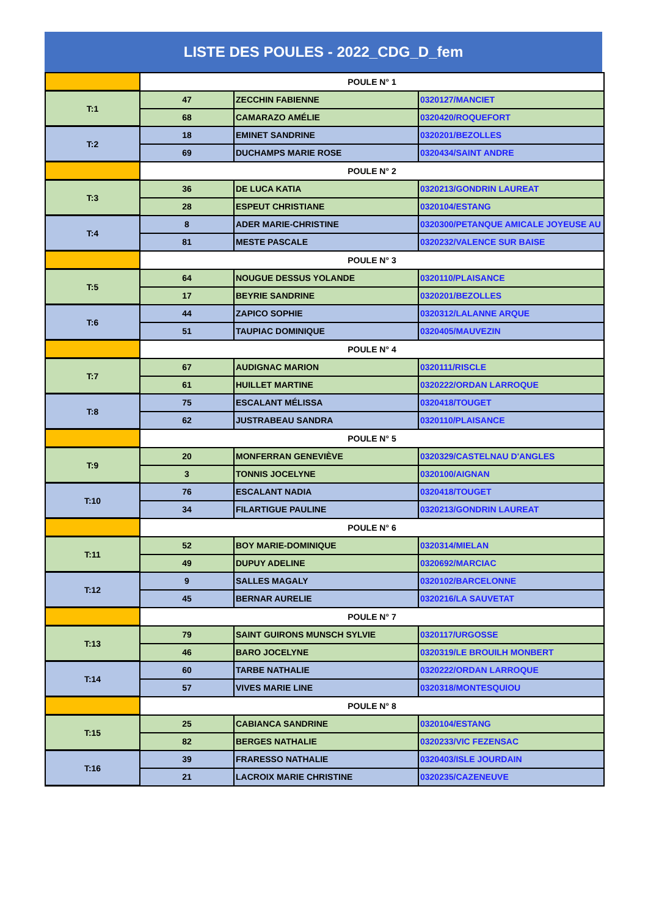LISTE DES POULES - 2022_CDG_D_fem
| | POULE N° 1 | | |
| T:1 | 47 | ZECCHIN FABIENNE | 0320127/MANCIET |
| | 68 | CAMARAZO AMÉLIE | 0320420/ROQUEFORT |
| T:2 | 18 | EMINET SANDRINE | 0320201/BEZOLLES |
| | 69 | DUCHAMPS MARIE ROSE | 0320434/SAINT ANDRE |
| | POULE N° 2 | | |
| T:3 | 36 | DE LUCA KATIA | 0320213/GONDRIN LAUREAT |
| | 28 | ESPEUT CHRISTIANE | 0320104/ESTANG |
| T:4 | 8 | ADER MARIE-CHRISTINE | 0320300/PETANQUE AMICALE JOYEUSE AU |
| | 81 | MESTE PASCALE | 0320232/VALENCE SUR BAISE |
| | POULE N° 3 | | |
| T:5 | 64 | NOUGUE DESSUS YOLANDE | 0320110/PLAISANCE |
| | 17 | BEYRIE SANDRINE | 0320201/BEZOLLES |
| T:6 | 44 | ZAPICO SOPHIE | 0320312/LALANNE ARQUE |
| | 51 | TAUPIAC DOMINIQUE | 0320405/MAUVEZIN |
| | POULE N° 4 | | |
| T:7 | 67 | AUDIGNAC MARION | 0320111/RISCLE |
| | 61 | HUILLET MARTINE | 0320222/ORDAN LARROQUE |
| T:8 | 75 | ESCALANT MÉLISSA | 0320418/TOUGET |
| | 62 | JUSTRABEAU SANDRA | 0320110/PLAISANCE |
| | POULE N° 5 | | |
| T:9 | 20 | MONFERRAN GENEVIÈVE | 0320329/CASTELNAU D'ANGLES |
| | 3 | TONNIS JOCELYNE | 0320100/AIGNAN |
| T:10 | 76 | ESCALANT NADIA | 0320418/TOUGET |
| | 34 | FILARTIGUE PAULINE | 0320213/GONDRIN LAUREAT |
| | POULE N° 6 | | |
| T:11 | 52 | BOY MARIE-DOMINIQUE | 0320314/MIELAN |
| | 49 | DUPUY ADELINE | 0320692/MARCIAC |
| T:12 | 9 | SALLES MAGALY | 0320102/BARCELONNE |
| | 45 | BERNAR AURELIE | 0320216/LA SAUVETAT |
| | POULE N° 7 | | |
| T:13 | 79 | SAINT GUIRONS MUNSCH SYLVIE | 0320117/URGOSSE |
| | 46 | BARO JOCELYNE | 0320319/LE BROUILH MONBERT |
| T:14 | 60 | TARBE NATHALIE | 0320222/ORDAN LARROQUE |
| | 57 | VIVES MARIE LINE | 0320318/MONTESQUIOU |
| | POULE N° 8 | | |
| T:15 | 25 | CABIANCA SANDRINE | 0320104/ESTANG |
| | 82 | BERGES NATHALIE | 0320233/VIC FEZENSAC |
| T:16 | 39 | FRARESSO NATHALIE | 0320403/ISLE JOURDAIN |
| | 21 | LACROIX MARIE CHRISTINE | 0320235/CAZENEUVE |